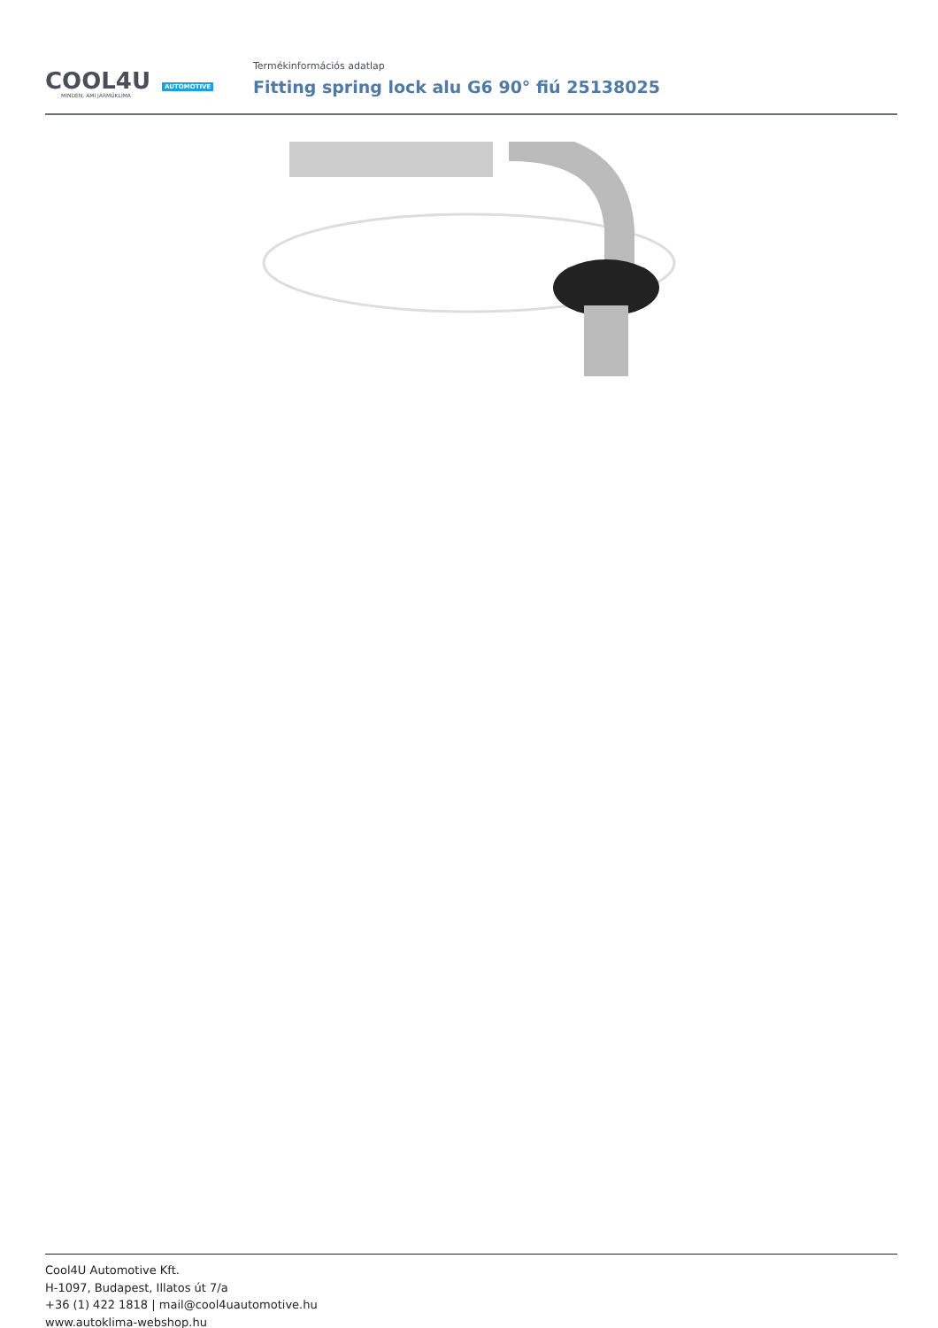COOL4U AUTOMOTIVE
MINDEN, AMI JÁRMŰKLÍMA
Termékinformációs adatlap
Fitting spring lock alu G6 90° fiú 25138025
Cool4U Automotive Kft.
H-1097, Budapest, Illatos út 7/a
+36 (1) 422 1818 | mail@cool4uautomotive.hu
www.autoklima-webshop.hu